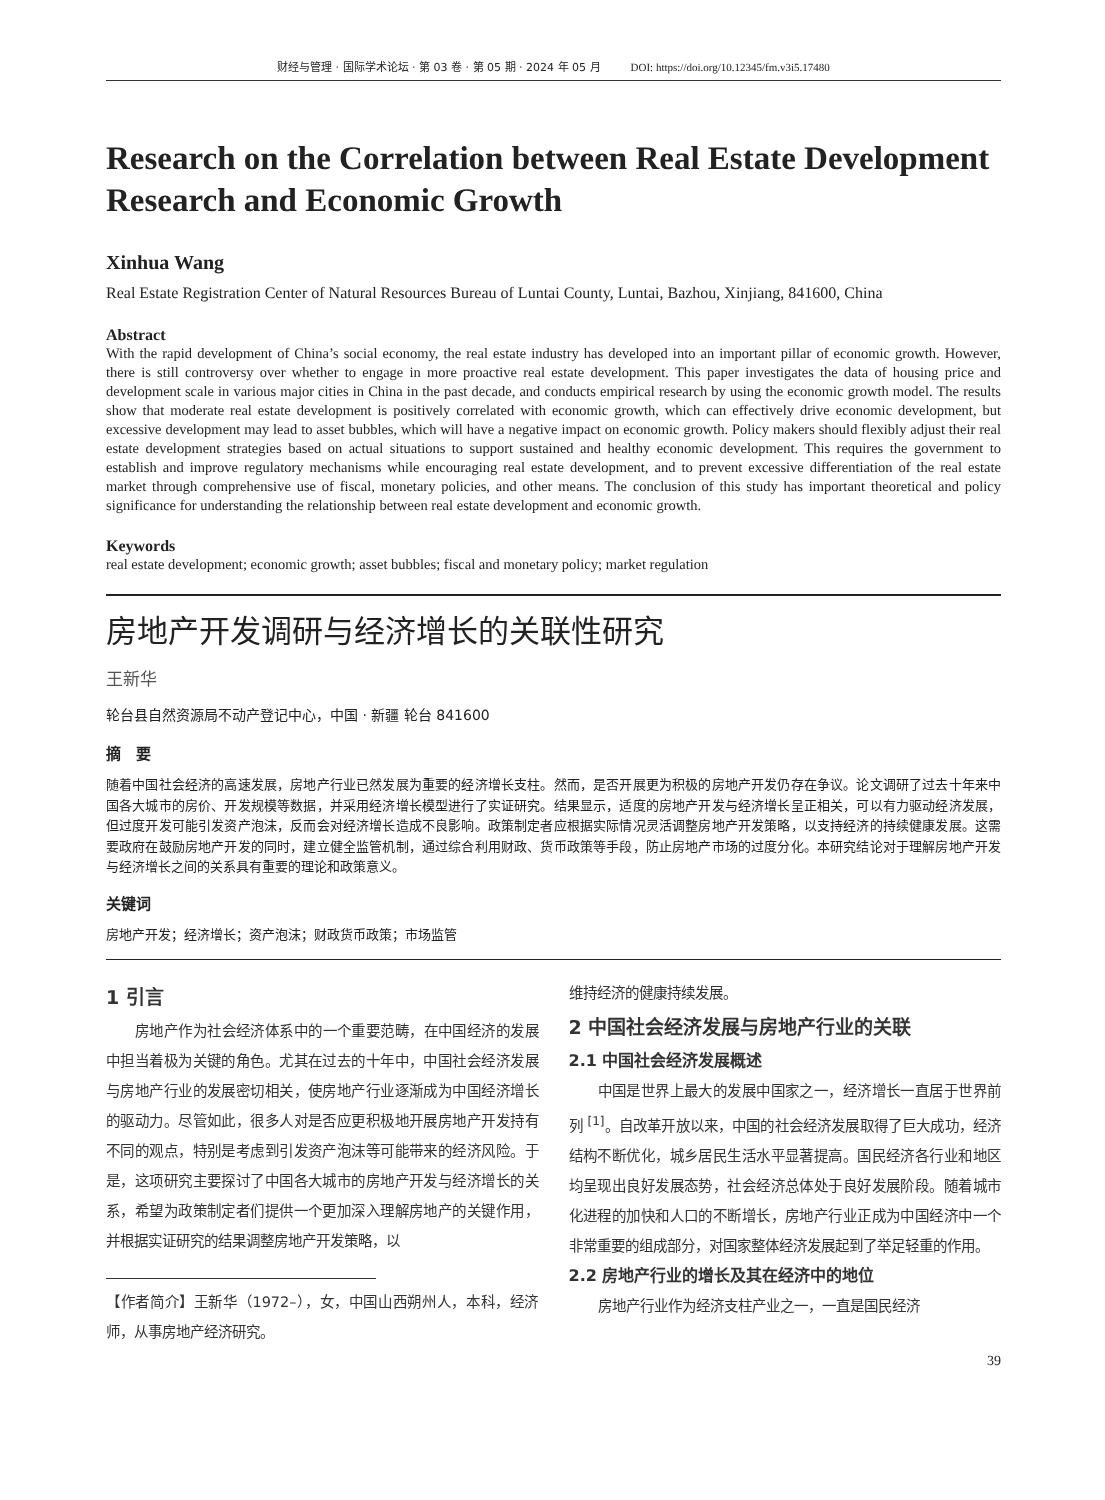财经与管理 · 国际学术论坛 · 第 03 卷 · 第 05 期 · 2024 年 05 月 DOI: https://doi.org/10.12345/fm.v3i5.17480
Research on the Correlation between Real Estate Development Research and Economic Growth
Xinhua Wang
Real Estate Registration Center of Natural Resources Bureau of Luntai County, Luntai, Bazhou, Xinjiang, 841600, China
Abstract
With the rapid development of China’s social economy, the real estate industry has developed into an important pillar of economic growth. However, there is still controversy over whether to engage in more proactive real estate development. This paper investigates the data of housing price and development scale in various major cities in China in the past decade, and conducts empirical research by using the economic growth model. The results show that moderate real estate development is positively correlated with economic growth, which can effectively drive economic development, but excessive development may lead to asset bubbles, which will have a negative impact on economic growth. Policy makers should flexibly adjust their real estate development strategies based on actual situations to support sustained and healthy economic development. This requires the government to establish and improve regulatory mechanisms while encouraging real estate development, and to prevent excessive differentiation of the real estate market through comprehensive use of fiscal, monetary policies, and other means. The conclusion of this study has important theoretical and policy significance for understanding the relationship between real estate development and economic growth.
Keywords
real estate development; economic growth; asset bubbles; fiscal and monetary policy; market regulation
房地产开发调研与经济增长的关联性研究
王新华
轮台县自然资源局不动产登记中心，中国 · 新疆 轮台 841600
摘　要
随着中国社会经济的高速发展，房地产行业已然发展为重要的经济增长支柱。然而，是否开展更为积极的房地产开发仍存在争议。论文调研了过去十年来中国各大城市的房价、开发规模等数据，并采用经济增长模型进行了实证研究。结果显示，适度的房地产开发与经济增长呈正相关，可以有力驱动经济发展，但过度开发可能引发资产泡沫，反而会对经济增长造成不良影响。政策制定者应根据实际情况灵活调整房地产开发策略，以支持经济的持续健康发展。这需要政府在鼓励房地产开发的同时，建立健全监管机制，通过综合利用财政、货币政策等手段，防止房地产市场的过度分化。本研究结论对于理解房地产开发与经济增长之间的关系具有重要的理论和政策意义。
关键词
房地产开发；经济增长；资产泡沫；财政货币政策；市场监管
1 引言
房地产作为社会经济体系中的一个重要范畴，在中国经济的发展中担当着极为关键的角色。尤其在过去的十年中，中国社会经济发展与房地产行业的发展密切相关，使房地产行业逐渐成为中国经济增长的驱动力。尽管如此，很多人对是否应更积极地开展房地产开发持有不同的观点，特别是考虑到引发资产泡沫等可能带来的经济风险。于是，这项研究主要探讨了中国各大城市的房地产开发与经济增长的关系，希望为政策制定者们提供一个更加深入理解房地产的关键作用，并根据实证研究的结果调整房地产开发策略，以
【作者简介】王新华（1972–），女，中国山西朔州人，本科，经济师，从事房地产经济研究。
维持经济的健康持续发展。
2 中国社会经济发展与房地产行业的关联
2.1 中国社会经济发展概述
中国是世界上最大的发展中国家之一，经济增长一直居于世界前列 <sup>[1]</sup>。自改革开放以来，中国的社会经济发展取得了巨大成功，经济结构不断优化，城乡居民生活水平显著提高。国民经济各行业和地区均呈现出良好发展态势，社会经济总体处于良好发展阶段。随着城市化进程的加快和人口的不断增长，房地产行业正成为中国经济中一个非常重要的组成部分，对国家整体经济发展起到了举足轻重的作用。
2.2 房地产行业的增长及其在经济中的地位
房地产行业作为经济支柱产业之一，一直是国民经济
39